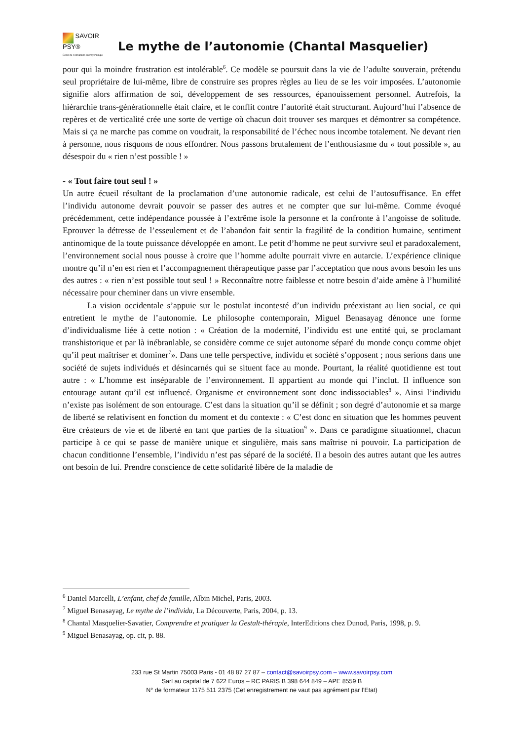SAVOIR
PSY®
École de Formations en Psychologie
Le mythe de l’autonomie (Chantal Masquelier)
pour qui la moindre frustration est intolérable<sup>6</sup>. Ce modèle se poursuit dans la vie de l’adulte souverain, prétendu seul propriétaire de lui-même, libre de construire ses propres règles au lieu de se les voir imposées. L’autonomie signifie alors affirmation de soi, développement de ses ressources, épanouissement personnel. Autrefois, la hiérarchie trans-générationnelle était claire, et le conflit contre l’autorité était structurant. Aujourd’hui l’absence de repères et de verticalité crée une sorte de vertige où chacun doit trouver ses marques et démontrer sa compétence. Mais si ça ne marche pas comme on voudrait, la responsabilité de l’échec nous incombe totalement. Ne devant rien à personne, nous risquons de nous effondrer. Nous passons brutalement de l’enthousiasme du « tout possible », au désespoir du « rien n’est possible ! »
- « Tout faire tout seul ! »
Un autre écueil résultant de la proclamation d’une autonomie radicale, est celui de l’autosuffisance. En effet l’individu autonome devrait pouvoir se passer des autres et ne compter que sur lui-même. Comme évoqué précédemment, cette indépendance poussée à l’extrême isole la personne et la confronte à l’angoisse de solitude. Eprouver la détresse de l’esseulement et de l’abandon fait sentir la fragilité de la condition humaine, sentiment antinomique de la toute puissance développée en amont. Le petit d’homme ne peut survivre seul et paradoxalement, l’environnement social nous pousse à croire que l’homme adulte pourrait vivre en autarcie. L’expérience clinique montre qu’il n’en est rien et l’accompagnement thérapeutique passe par l’acceptation que nous avons besoin les uns des autres : « rien n’est possible tout seul ! » Reconnaître notre faiblesse et notre besoin d’aide amène à l’humilité nécessaire pour cheminer dans un vivre ensemble.
La vision occidentale s’appuie sur le postulat incontesté d’un individu préexistant au lien social, ce qui entretient le mythe de l’autonomie. Le philosophe contemporain, Miguel Benasayag dénonce une forme d’individualisme liée à cette notion : « Création de la modernité, l’individu est une entité qui, se proclamant transhistorique et par là inébranlable, se considère comme ce sujet autonome séparé du monde conçu comme objet qu’il peut maîtriser et dominer<sup>7</sup>». Dans une telle perspective, individu et société s’opposent ; nous serions dans une société de sujets individués et désincarnés qui se situent face au monde. Pourtant, la réalité quotidienne est tout autre : « L’homme est inséparable de l’environnement. Il appartient au monde qui l’inclut. Il influence son entourage autant qu’il est influencé. Organisme et environnement sont donc indissociables<sup>8</sup> ». Ainsi l’individu n’existe pas isolément de son entourage. C’est dans la situation qu’il se définit ; son degré d’autonomie et sa marge de liberté se relativisent en fonction du moment et du contexte : « C’est donc en situation que les hommes peuvent être créateurs de vie et de liberté en tant que parties de la situation<sup>9</sup> ». Dans ce paradigme situationnel, chacun participe à ce qui se passe de manière unique et singulière, mais sans maîtrise ni pouvoir. La participation de chacun conditionne l’ensemble, l’individu n’est pas séparé de la société. Il a besoin des autres autant que les autres ont besoin de lui. Prendre conscience de cette solidarité libère de la maladie de
<sup>6</sup> Daniel Marcelli, L’enfant, chef de famille, Albin Michel, Paris, 2003.
<sup>7</sup> Miguel Benasayag, Le mythe de l’individu, La Découverte, Paris, 2004, p. 13.
<sup>8</sup> Chantal Masquelier-Savatier, Comprendre et pratiquer la Gestalt-thérapie, InterEditions chez Dunod, Paris, 1998, p. 9.
<sup>9</sup> Miguel Benasayag, op. cit, p. 88.
233 rue St Martin 75003 Paris - 01 48 87 27 87 – contact@savoirpsy.com – www.savoirpsy.com
Sarl au capital de 7 622 Euros – RC PARIS B 398 644 849 – APE 8559 B
N° de formateur 1175 511 2375 (Cet enregistrement ne vaut pas agrément par l’Etat)